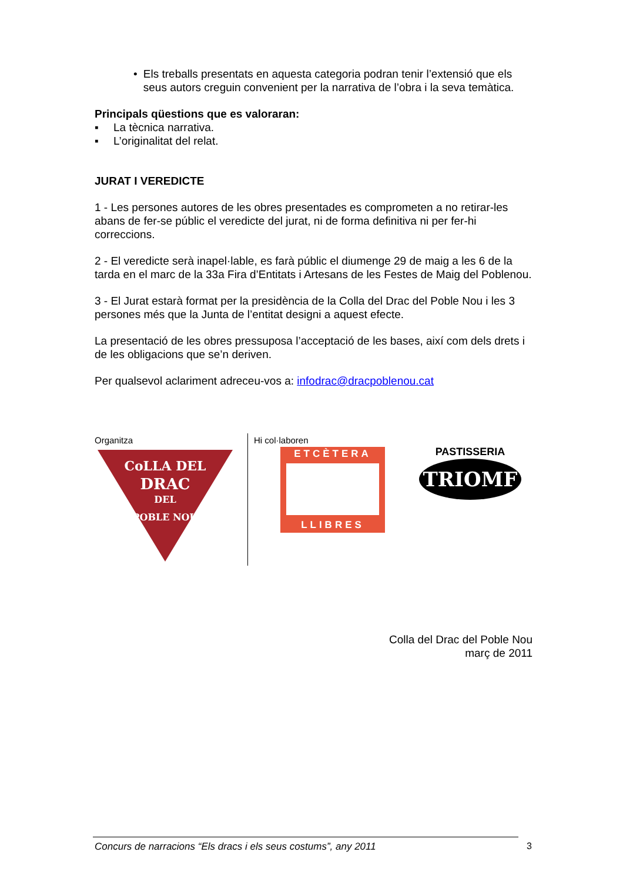• Els treballs presentats en aquesta categoria podran tenir l’extensió que els seus autors creguin convenient per la narrativa de l’obra i la seva temàtica.
Principals qüestions que es valoraran:
▪ La tècnica narrativa.
▪ L’originalitat del relat.
JURAT I VEREDICTE
1 - Les persones autores de les obres presentades es comprometen a no retirar-les abans de fer-se públic el veredicte del jurat, ni de forma definitiva ni per fer-hi correccions.
2 - El veredicte serà inapel·lable, es farà públic el diumenge 29 de maig a les 6 de la tarda en el marc de la 33a Fira d’Entitats i Artesans de les Festes de Maig del Poblenou.
3 - El Jurat estarà format per la presidència de la Colla del Drac del Poble Nou i les 3 persones més que la Junta de l’entitat designi a aquest efecte.
La presentació de les obres pressuposa l’acceptació de les bases, així com dels drets i de les obligacions que se’n deriven.
Per qualsevol aclariment adreceu-vos a: infodrac@dracpoblenou.cat
Organitza
CoLLA DEL
DRAC
DEL
POBLE NOU
Hi col·laboren
ETCÈTERA
LLIBRES
PASTISSERIA
TRIOMF
Colla del Drac del Poble Nou
març de 2011
Concurs de narracions “Els dracs i els seus costums”, any 2011 3